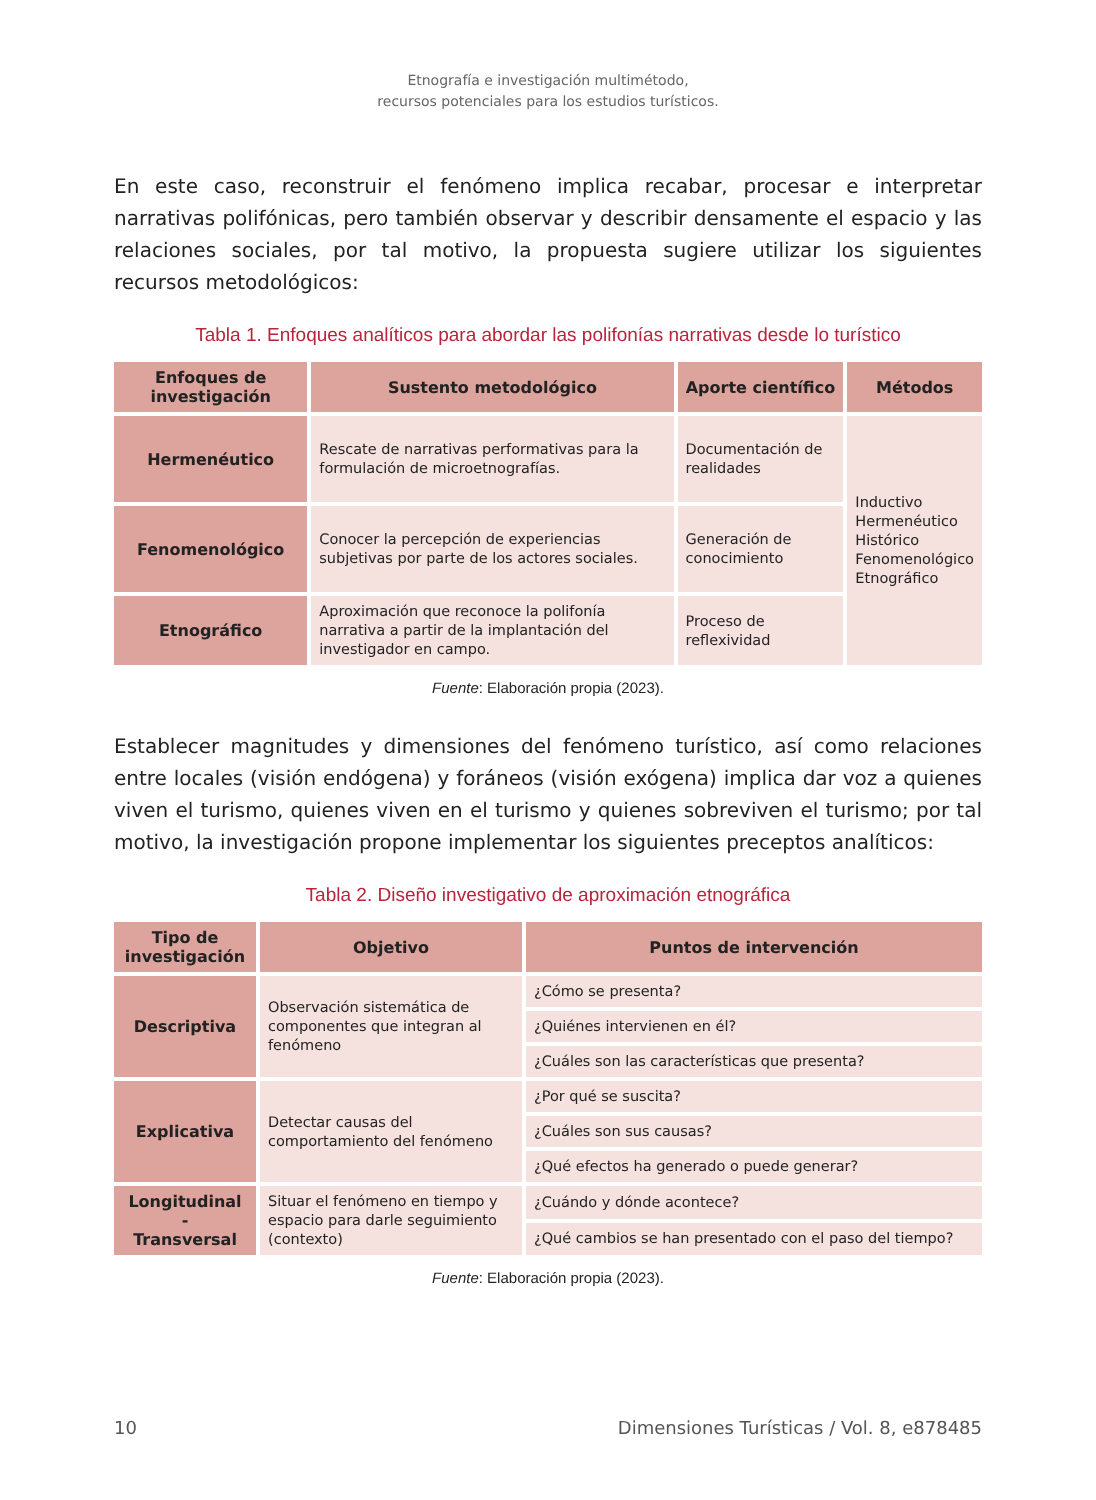Etnografía e investigación multimétodo,
recursos potenciales para los estudios turísticos.
En este caso, reconstruir el fenómeno implica recabar, procesar e interpretar narrativas polifónicas, pero también observar y describir densamente el espacio y las relaciones sociales, por tal motivo, la propuesta sugiere utilizar los siguientes recursos metodológicos:
Tabla 1. Enfoques analíticos para abordar las polifonías narrativas desde lo turístico
| Enfoques de investigación | Sustento metodológico | Aporte científico | Métodos |
| --- | --- | --- | --- |
| Hermenéutico | Rescate de narrativas performativas para la formulación de microetnografías. | Documentación de realidades | Inductivo Hermenéutico Histórico Fenomenológico Etnográfico |
| Fenomenológico | Conocer la percepción de experiencias subjetivas por parte de los actores sociales. | Generación de conocimiento | |
| Etnográfico | Aproximación que reconoce la polifonía narrativa a partir de la implantación del investigador en campo. | Proceso de reflexividad | |
Fuente: Elaboración propia (2023).
Establecer magnitudes y dimensiones del fenómeno turístico, así como relaciones entre locales (visión endógena) y foráneos (visión exógena) implica dar voz a quienes viven el turismo, quienes viven en el turismo y quienes sobreviven el turismo; por tal motivo, la investigación propone implementar los siguientes preceptos analíticos:
Tabla 2. Diseño investigativo de aproximación etnográfica
| Tipo de investigación | Objetivo | Puntos de intervención |
| --- | --- | --- |
| Descriptiva | Observación sistemática de componentes que integran al fenómeno | ¿Cómo se presenta? |
| | | ¿Quiénes intervienen en él? |
| | | ¿Cuáles son las características que presenta? |
| Explicativa | Detectar causas del comportamiento del fenómeno | ¿Por qué se suscita? |
| | | ¿Cuáles son sus causas? |
| | | ¿Qué efectos ha generado o puede generar? |
| Longitudinal - Transversal | Situar el fenómeno en tiempo y espacio para darle seguimiento (contexto) | ¿Cuándo y dónde acontece? |
| | | ¿Qué cambios se han presentado con el paso del tiempo? |
Fuente: Elaboración propia (2023).
10 Dimensiones Turísticas / Vol. 8, e878485